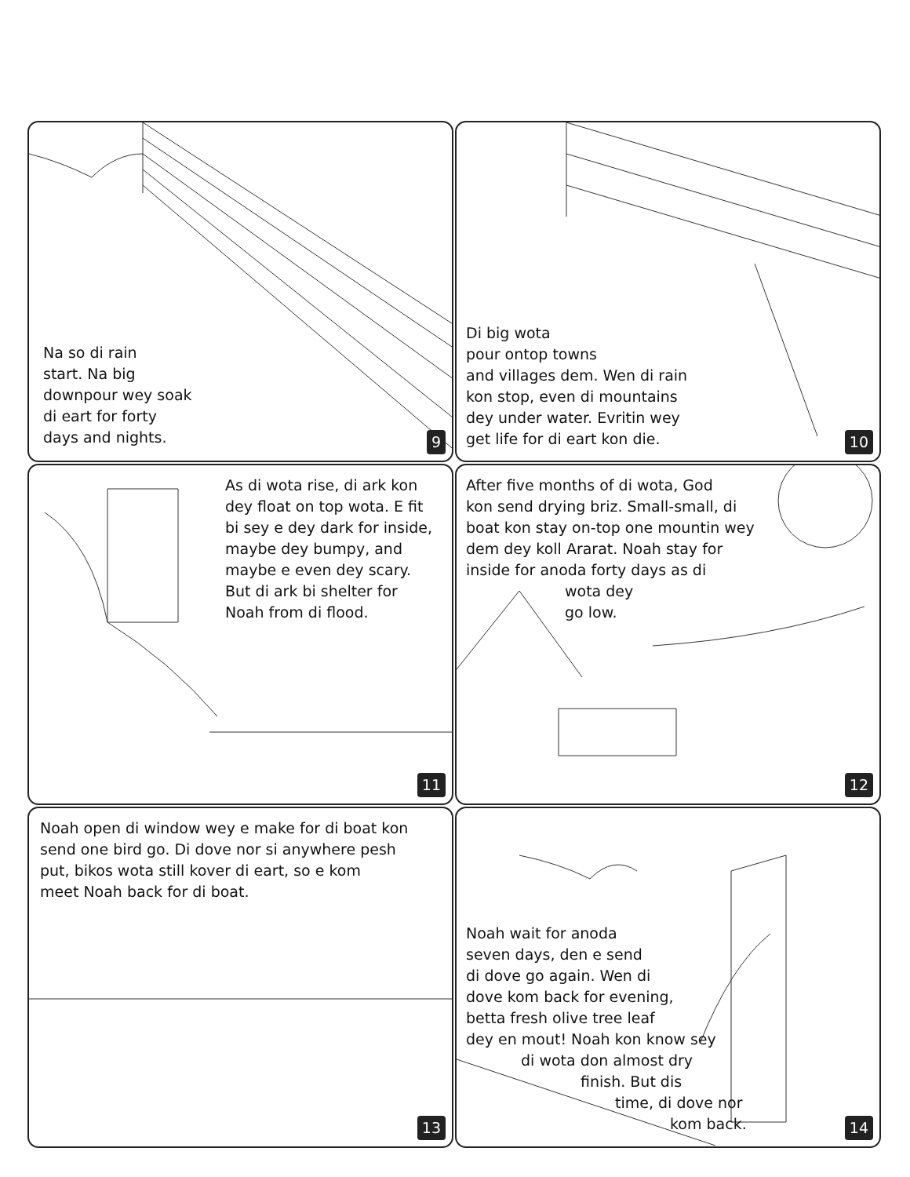Na so di rain
start. Na big
downpour wey soak
di eart for forty
days and nights.
9
Di big wota
pour ontop towns
and villages dem. Wen di rain
kon stop, even di mountains
dey under water. Evritin wey
get life for di eart kon die.
10
As di wota rise, di ark kon
dey float on top wota. E fit
bi sey e dey dark for inside,
maybe dey bumpy, and
maybe e even dey scary.
But di ark bi shelter for
Noah from di flood.
11
After five months of di wota, God
kon send drying briz. Small-small, di
boat kon stay on-top one mountin wey
dem dey koll Ararat. Noah stay for
inside for anoda forty days as di
wota dey
go low.
12
Noah open di window wey e make for di boat kon
send one bird go. Di dove nor si anywhere pesh
put, bikos wota still kover di eart, so e kom
meet Noah back for di boat.
13
Noah wait for anoda
seven days, den e send
di dove go again. Wen di
dove kom back for evening,
betta fresh olive tree leaf
dey en mout! Noah kon know sey
di wota don almost dry
finish. But dis
time, di dove nor
kom back.
14